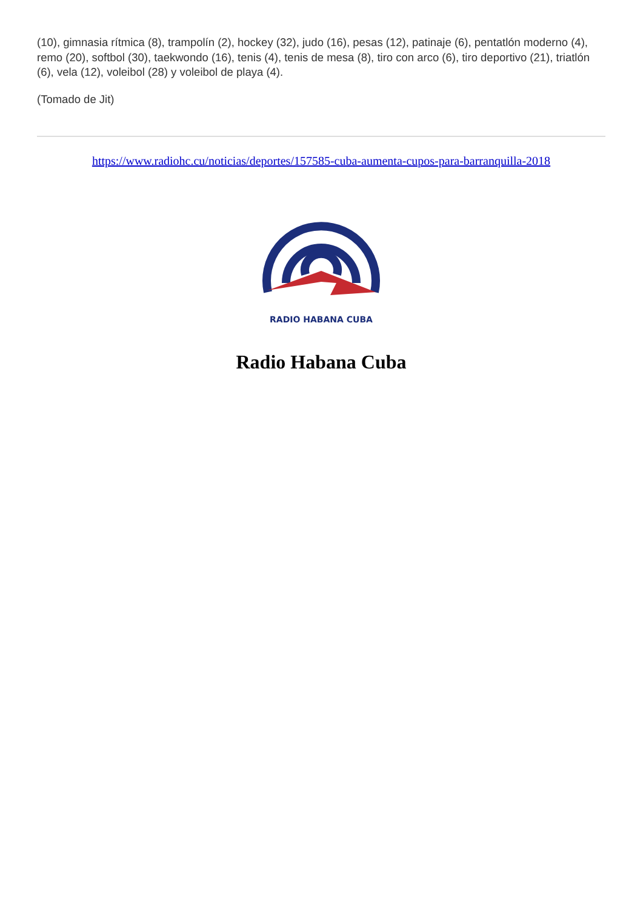(10), gimnasia rítmica (8), trampolín (2), hockey (32), judo (16), pesas (12), patinaje (6), pentatlón moderno (4), remo (20), softbol (30), taekwondo (16), tenis (4), tenis de mesa (8), tiro con arco (6), tiro deportivo (21), triatlón (6), vela (12), voleibol (28) y voleibol de playa (4).
(Tomado de Jit)
https://www.radiohc.cu/noticias/deportes/157585-cuba-aumenta-cupos-para-barranquilla-2018
RADIO HABANA CUBA
Radio Habana Cuba